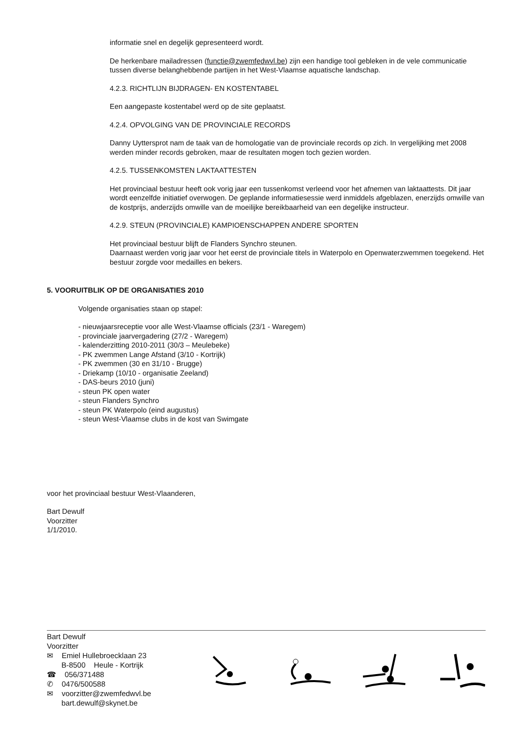informatie snel en degelijk gepresenteerd wordt.
De herkenbare mailadressen (functie@zwemfedwvl.be) zijn een handige tool gebleken in de vele communicatie tussen diverse belanghebbende partijen in het West-Vlaamse aquatische landschap.
4.2.3. RICHTLIJN BIJDRAGEN- EN KOSTENTABEL
Een aangepaste kostentabel werd op de site geplaatst.
4.2.4. OPVOLGING VAN DE PROVINCIALE RECORDS
Danny Uyttersprot nam de taak van de homologatie van de provinciale records op zich. In vergelijking met 2008 werden minder records gebroken, maar de resultaten mogen toch gezien worden.
4.2.5. TUSSENKOMSTEN LAKTAATTESTEN
Het provinciaal bestuur heeft ook vorig jaar een tussenkomst verleend voor het afnemen van laktaattests. Dit jaar wordt eenzelfde initiatief overwogen. De geplande informatiesessie werd inmiddels afgeblazen, enerzijds omwille van de kostprijs, anderzijds omwille van de moeilijke bereikbaarheid van een degelijke instructeur.
4.2.9. STEUN (PROVINCIALE) KAMPIOENSCHAPPEN ANDERE SPORTEN
Het provinciaal bestuur blijft de Flanders Synchro steunen.
Daarnaast werden vorig jaar voor het eerst de provinciale titels in Waterpolo en Openwaterzwemmen toegekend. Het bestuur zorgde voor medailles en bekers.
5. VOORUITBLIK OP DE ORGANISATIES 2010
Volgende organisaties staan op stapel:
- nieuwjaarsreceptie voor alle West-Vlaamse officials (23/1 - Waregem)
- provinciale jaarvergadering (27/2 - Waregem)
- kalenderzitting 2010-2011 (30/3 – Meulebeke)
- PK zwemmen Lange Afstand (3/10 - Kortrijk)
- PK zwemmen (30 en 31/10 - Brugge)
- Driekamp (10/10 - organisatie Zeeland)
- DAS-beurs 2010 (juni)
- steun PK open water
- steun Flanders Synchro
- steun PK Waterpolo (eind augustus)
- steun West-Vlaamse clubs in de kost van Swimgate
voor het provinciaal bestuur West-Vlaanderen,
Bart Dewulf
Voorzitter
1/1/2010.
Bart Dewulf
Voorzitter
✉ Emiel Hullebroecklaan 23
B-8500 Heule - Kortrijk
☎ 056/371488
✆ 0476/500588
✉ voorzitter@zwemfedwvl.be
bart.dewulf@skynet.be